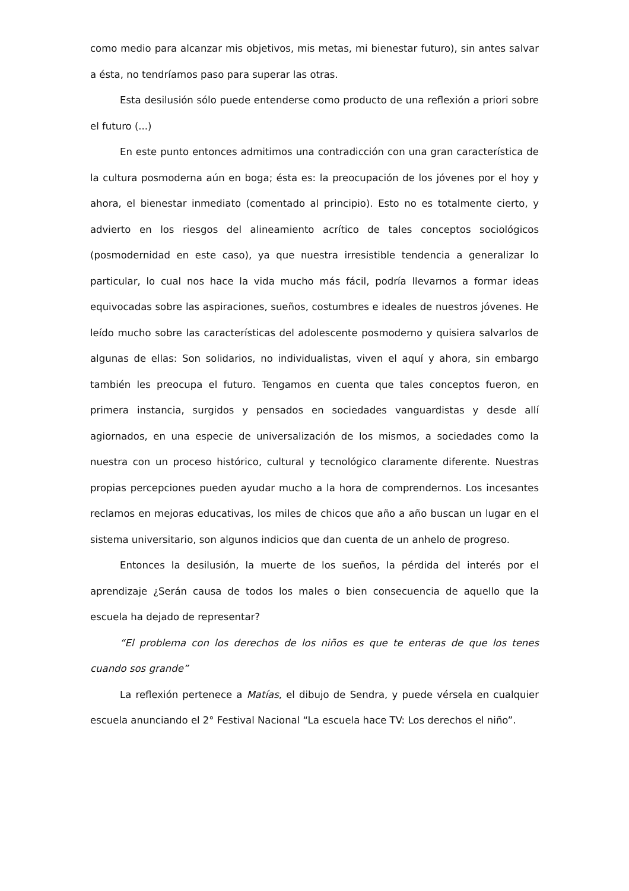como medio para alcanzar mis objetivos, mis metas, mi bienestar futuro), sin antes salvar a ésta, no tendríamos paso para superar las otras.
Esta desilusión sólo puede entenderse como producto de una reflexión a priori sobre el futuro (...)
En este punto entonces admitimos una contradicción con una gran característica de la cultura posmoderna aún en boga; ésta es: la preocupación de los jóvenes por el hoy y ahora, el bienestar inmediato (comentado al principio). Esto no es totalmente cierto, y advierto en los riesgos del alineamiento acrítico de tales conceptos sociológicos (posmodernidad en este caso), ya que nuestra irresistible tendencia a generalizar lo particular, lo cual nos hace la vida mucho más fácil, podría llevarnos a formar ideas equivocadas sobre las aspiraciones, sueños, costumbres e ideales de nuestros jóvenes. He leído mucho sobre las características del adolescente posmoderno y quisiera salvarlos de algunas de ellas: Son solidarios, no individualistas, viven el aquí y ahora, sin embargo también les preocupa el futuro. Tengamos en cuenta que tales conceptos fueron, en primera instancia, surgidos y pensados en sociedades vanguardistas y desde allí agiornados, en una especie de universalización de los mismos, a sociedades como la nuestra con un proceso histórico, cultural y tecnológico claramente diferente. Nuestras propias percepciones pueden ayudar mucho a la hora de comprendernos. Los incesantes reclamos en mejoras educativas, los miles de chicos que año a año buscan un lugar en el sistema universitario, son algunos indicios que dan cuenta de un anhelo de progreso.
Entonces la desilusión, la muerte de los sueños, la pérdida del interés por el aprendizaje ¿Serán causa de todos los males o bien consecuencia de aquello que la escuela ha dejado de representar?
“El problema con los derechos de los niños es que te enteras de que los tenes cuando sos grande”
La reflexión pertenece a Matías, el dibujo de Sendra, y puede vérsela en cualquier escuela anunciando el 2° Festival Nacional “La escuela hace TV: Los derechos el niño”.